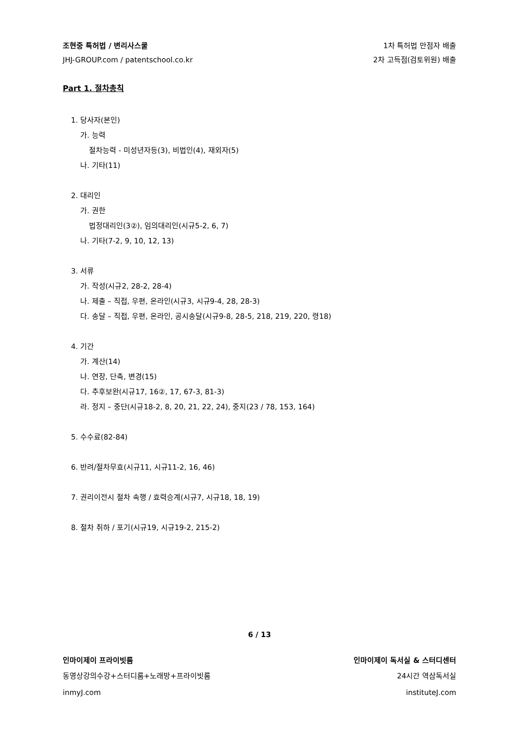조현중 특허법 / 변리사스쿨 1차 특허법 만점자 배출
JHJ-GROUP.com / patentschool.co.kr 2차 고득점(검토위원) 배출
Part 1. 절차총칙
1. 당사자(본인)
가. 능력
절차능력 - 미성년자등(3), 비법인(4), 재외자(5)
나. 기타(11)
2. 대리인
가. 권한
법정대리인(3②), 임의대리인(시규5-2, 6, 7)
나. 기타(7-2, 9, 10, 12, 13)
3. 서류
가. 작성(시규2, 28-2, 28-4)
나. 제출 – 직접, 우편, 온라인(시규3, 시규9-4, 28, 28-3)
다. 송달 – 직접, 우편, 온라인, 공시송달(시규9-8, 28-5, 218, 219, 220, 령18)
4. 기간
가. 계산(14)
나. 연장, 단축, 변경(15)
다. 추후보완(시규17, 16②, 17, 67-3, 81-3)
라. 정지 – 중단(시규18-2, 8, 20, 21, 22, 24), 중지(23 / 78, 153, 164)
5. 수수료(82-84)
6. 반려/절차무효(시규11, 시규11-2, 16, 46)
7. 권리이전시 절차 속행 / 효력승계(시규7, 시규18, 18, 19)
8. 절차 취하 / 포기(시규19, 시규19-2, 215-2)
6 / 13
인마이제이 프라이빗룸 인마이제이 독서실 & 스터디센터
동영상강의수강+스터디룸+노래방+프라이빗룸 24시간 역삼독서실
inmyJ.com instituteJ.com